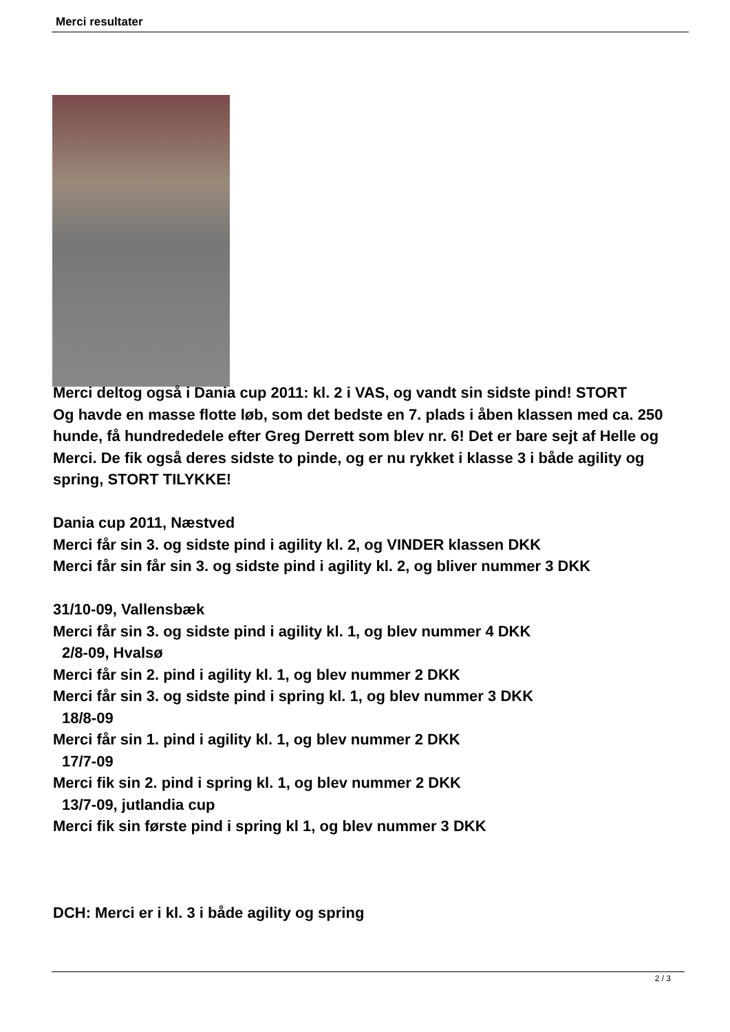Merci resultater
Merci deltog også i Dania cup 2011: kl. 2 i VAS, og vandt sin sidste pind! STORT
Og havde en masse flotte løb, som det bedste en 7. plads i åben klassen med ca. 250 hunde, få hundrededele efter Greg Derrett som blev nr. 6! Det er bare sejt af Helle og Merci. De fik også deres sidste to pinde, og er nu rykket i klasse 3 i både agility og spring, STORT TILYKKE!
Dania cup 2011, Næstved
Merci får sin 3. og sidste pind i agility kl. 2, og VINDER klassen DKK
Merci får sin får sin 3. og sidste pind i agility kl. 2, og bliver nummer 3 DKK
31/10-09, Vallensbæk
Merci får sin 3. og sidste pind i agility kl. 1, og blev nummer 4 DKK
2/8-09, Hvalsø
Merci får sin 2. pind i agility kl. 1, og blev nummer 2 DKK
Merci får sin 3. og sidste pind i spring kl. 1, og blev nummer 3 DKK
18/8-09
Merci får sin 1. pind i agility kl. 1, og blev nummer 2 DKK
17/7-09
Merci fik sin 2. pind i spring kl. 1, og blev nummer 2 DKK
13/7-09, jutlandia cup
Merci fik sin første pind i spring kl 1, og blev nummer 3 DKK
DCH: Merci er i kl. 3 i både agility og spring
2 / 3